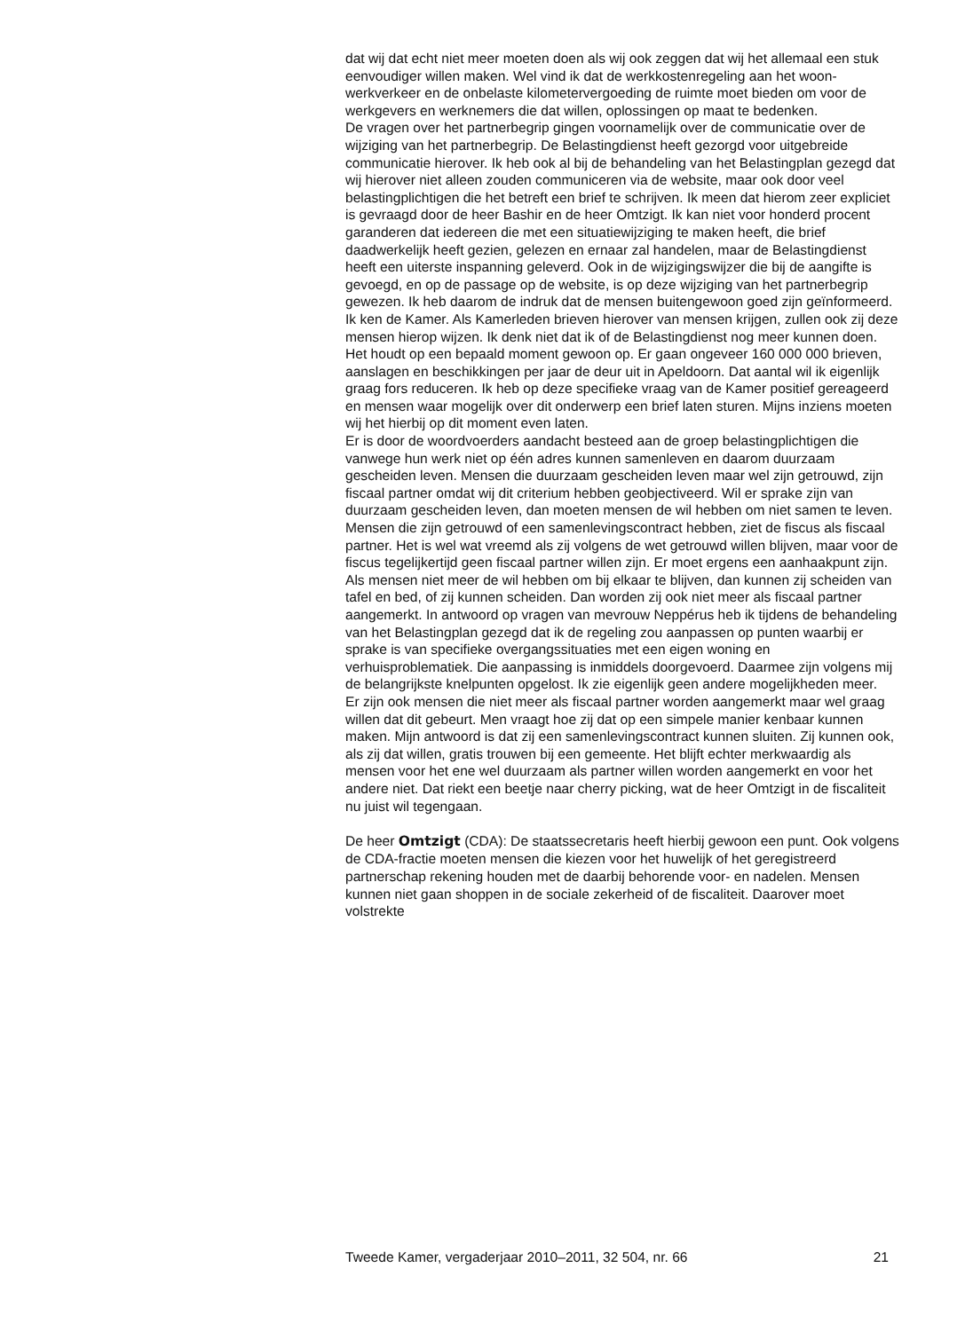dat wij dat echt niet meer moeten doen als wij ook zeggen dat wij het allemaal een stuk eenvoudiger willen maken. Wel vind ik dat de werkkostenregeling aan het woon-werkverkeer en de onbelaste kilometervergoeding de ruimte moet bieden om voor de werkgevers en werknemers die dat willen, oplossingen op maat te bedenken.
De vragen over het partnerbegrip gingen voornamelijk over de communicatie over de wijziging van het partnerbegrip. De Belastingdienst heeft gezorgd voor uitgebreide communicatie hierover. Ik heb ook al bij de behandeling van het Belastingplan gezegd dat wij hierover niet alleen zouden communiceren via de website, maar ook door veel belastingplichtigen die het betreft een brief te schrijven. Ik meen dat hierom zeer expliciet is gevraagd door de heer Bashir en de heer Omtzigt. Ik kan niet voor honderd procent garanderen dat iedereen die met een situatiewijziging te maken heeft, die brief daadwerkelijk heeft gezien, gelezen en ernaar zal handelen, maar de Belastingdienst heeft een uiterste inspanning geleverd. Ook in de wijzigingswijzer die bij de aangifte is gevoegd, en op de passage op de website, is op deze wijziging van het partnerbegrip gewezen. Ik heb daarom de indruk dat de mensen buitengewoon goed zijn geïnformeerd. Ik ken de Kamer. Als Kamerleden brieven hierover van mensen krijgen, zullen ook zij deze mensen hierop wijzen. Ik denk niet dat ik of de Belastingdienst nog meer kunnen doen. Het houdt op een bepaald moment gewoon op. Er gaan ongeveer 160 000 000 brieven, aanslagen en beschikkingen per jaar de deur uit in Apeldoorn. Dat aantal wil ik eigenlijk graag fors reduceren. Ik heb op deze specifieke vraag van de Kamer positief gereageerd en mensen waar mogelijk over dit onderwerp een brief laten sturen. Mijns inziens moeten wij het hierbij op dit moment even laten.
Er is door de woordvoerders aandacht besteed aan de groep belastingplichtigen die vanwege hun werk niet op één adres kunnen samenleven en daarom duurzaam gescheiden leven. Mensen die duurzaam gescheiden leven maar wel zijn getrouwd, zijn fiscaal partner omdat wij dit criterium hebben geobjectiveerd. Wil er sprake zijn van duurzaam gescheiden leven, dan moeten mensen de wil hebben om niet samen te leven. Mensen die zijn getrouwd of een samenlevingscontract hebben, ziet de fiscus als fiscaal partner. Het is wel wat vreemd als zij volgens de wet getrouwd willen blijven, maar voor de fiscus tegelijkertijd geen fiscaal partner willen zijn. Er moet ergens een aanhaakpunt zijn. Als mensen niet meer de wil hebben om bij elkaar te blijven, dan kunnen zij scheiden van tafel en bed, of zij kunnen scheiden. Dan worden zij ook niet meer als fiscaal partner aangemerkt. In antwoord op vragen van mevrouw Neppérus heb ik tijdens de behandeling van het Belastingplan gezegd dat ik de regeling zou aanpassen op punten waarbij er sprake is van specifieke overgangssituaties met een eigen woning en verhuisproblematiek. Die aanpassing is inmiddels doorgevoerd. Daarmee zijn volgens mij de belangrijkste knelpunten opgelost. Ik zie eigenlijk geen andere mogelijkheden meer.
Er zijn ook mensen die niet meer als fiscaal partner worden aangemerkt maar wel graag willen dat dit gebeurt. Men vraagt hoe zij dat op een simpele manier kenbaar kunnen maken. Mijn antwoord is dat zij een samenlevingscontract kunnen sluiten. Zij kunnen ook, als zij dat willen, gratis trouwen bij een gemeente. Het blijft echter merkwaardig als mensen voor het ene wel duurzaam als partner willen worden aangemerkt en voor het andere niet. Dat riekt een beetje naar cherry picking, wat de heer Omtzigt in de fiscaliteit nu juist wil tegengaan.
De heer Omtzigt (CDA): De staatssecretaris heeft hierbij gewoon een punt. Ook volgens de CDA-fractie moeten mensen die kiezen voor het huwelijk of het geregistreerd partnerschap rekening houden met de daarbij behorende voor- en nadelen. Mensen kunnen niet gaan shoppen in de sociale zekerheid of de fiscaliteit. Daarover moet volstrekte
Tweede Kamer, vergaderjaar 2010–2011, 32 504, nr. 66 21